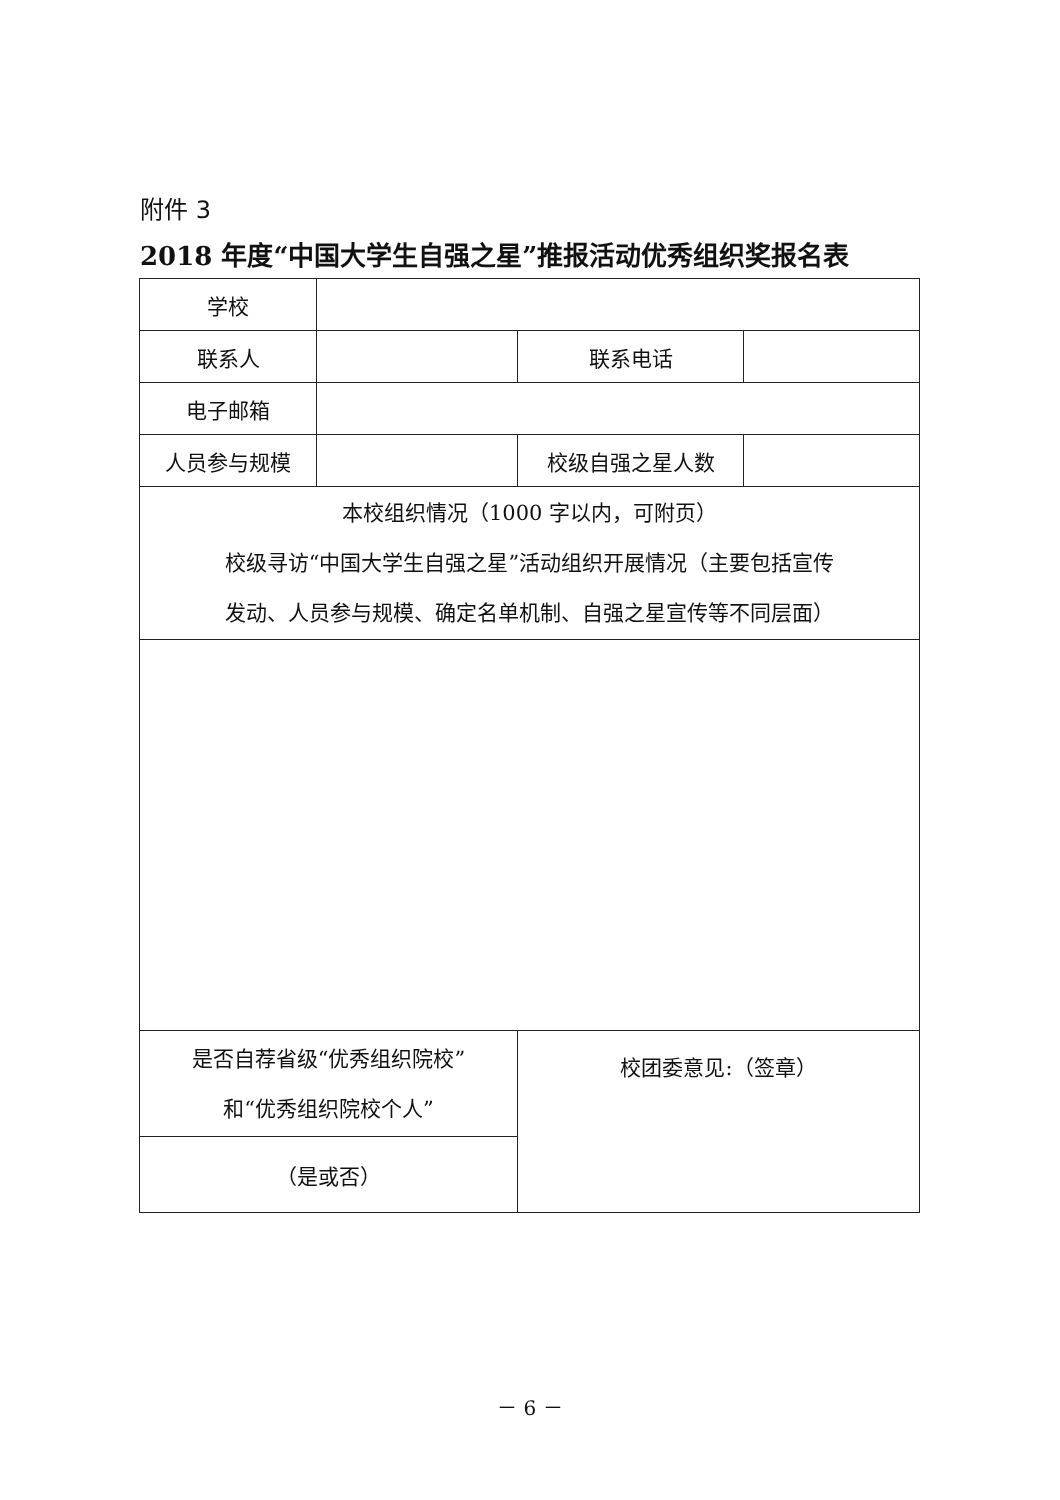附件 3
2018 年度“中国大学生自强之星”推报活动优秀组织奖报名表
| 学校 | | | |
| 联系人 | | 联系电话 | |
| 电子邮箱 | | | |
| 人员参与规模 | | 校级自强之星人数 | |
| 本校组织情况（1000 字以内，可附页） 校级寻访“中国大学生自强之星”活动组织开展情况（主要包括宣传 发动、人员参与规模、确定名单机制、自强之星宣传等不同层面） | | | |
| 是否自荐省级“优秀组织院校” 和“优秀组织院校个人” | | 校团委意见:（签章） | |
| （是或否） | | | |
－ 6 －